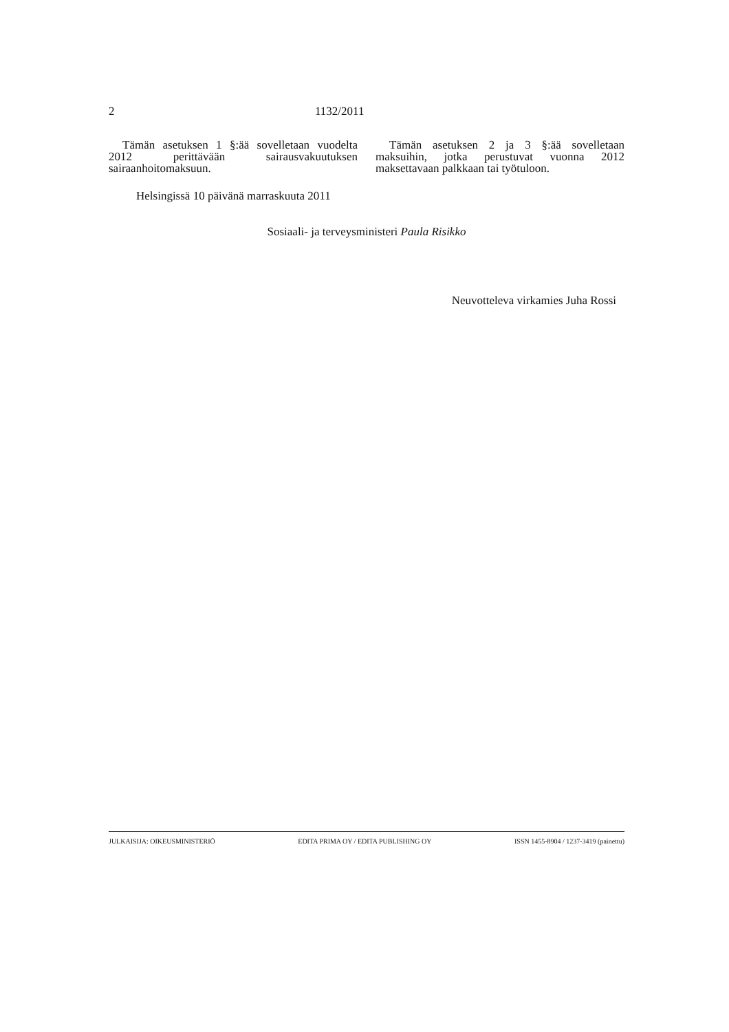2 1132/2011
Tämän asetuksen 1 §:ää sovelletaan vuodelta 2012 perittävään sairausvakuutuksen sairaanhoitomaksuun.
Tämän asetuksen 2 ja 3 §:ää sovelletaan maksuihin, jotka perustuvat vuonna 2012 maksettavaan palkkaan tai työtuloon.
Helsingissä 10 päivänä marraskuuta 2011
Sosiaali- ja terveysministeri Paula Risikko
Neuvotteleva virkamies Juha Rossi
JULKAISIJA: OIKEUSMINISTERIÖ EDITA PRIMA OY / EDITA PUBLISHING OY ISSN 1455-8904 / 1237-3419 (painettu)